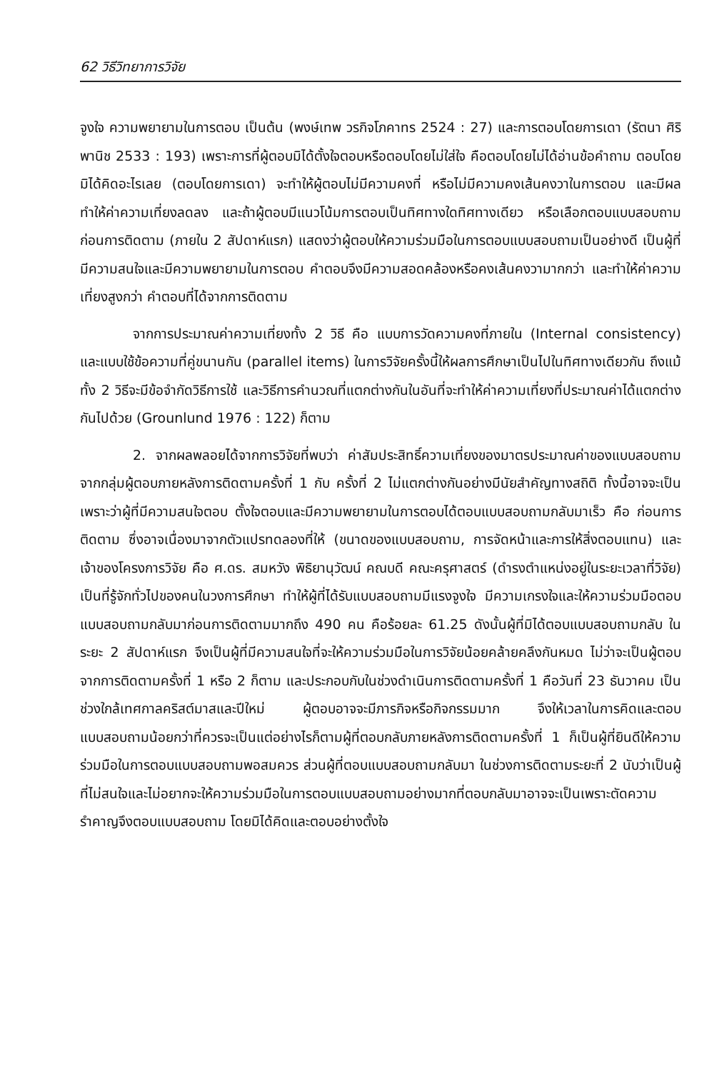62 วิธีวิทยาการวิจัย
จูงใจ ความพยายามในการตอบ เป็นต้น (พงษ์เทพ วรกิจโภคาทร 2524 : 27) และการตอบโดยการเดา (รัตนา ศิริพานิช 2533 : 193) เพราะการที่ผู้ตอบมิได้ตั้งใจตอบหรือตอบโดยไม่ใส่ใจ คือตอบโดยไม่ได้อ่านข้อคำถาม ตอบโดยมิได้คิดอะไรเลย (ตอบโดยการเดา) จะทำให้ผู้ตอบไม่มีความคงที่ หรือไม่มีความคงเส้นคงวาในการตอบ และมีผลทำให้ค่าความเที่ยงลดลง และถ้าผู้ตอบมีแนวโน้มการตอบเป็นทิศทางใดทิศทางเดียว หรือเลือกตอบแบบสอบถามก่อนการติดตาม (ภายใน 2 สัปดาห์แรก) แสดงว่าผู้ตอบให้ความร่วมมือในการตอบแบบสอบถามเป็นอย่างดี เป็นผู้ที่มีความสนใจและมีความพยายามในการตอบ คำตอบจึงมีความสอดคล้องหรือคงเส้นคงวามากกว่า และทำให้ค่าความเที่ยงสูงกว่า คำตอบที่ได้จากการติดตาม
จากการประมาณค่าความเที่ยงทั้ง 2 วิธี คือ แบบการวัดความคงที่ภายใน (Internal consistency) และแบบใช้ข้อความที่คู่ขนานกัน (parallel items) ในการวิจัยครั้งนี้ให้ผลการศึกษาเป็นไปในทิศทางเดียวกัน ถึงแม้ทั้ง 2 วิธีจะมีข้อจำกัดวิธีการใช้ และวิธีการคำนวณที่แตกต่างกันในอันที่จะทำให้ค่าความเที่ยงที่ประมาณค่าได้แตกต่างกันไปด้วย (Grounlund 1976 : 122) ก็ตาม
2. จากผลพลอยได้จากการวิจัยที่พบว่า ค่าสัมประสิทธิ์ความเที่ยงของมาตรประมาณค่าของแบบสอบถาม จากกลุ่มผู้ตอบภายหลังการติดตามครั้งที่ 1 กับ ครั้งที่ 2 ไม่แตกต่างกันอย่างมีนัยสำคัญทางสถิติ ทั้งนี้อาจจะเป็นเพราะว่าผู้ที่มีความสนใจตอบ ตั้งใจตอบและมีความพยายามในการตอบได้ตอบแบบสอบถามกลับมาเร็ว คือ ก่อนการติดตาม ซึ่งอาจเนื่องมาจากตัวแปรทดลองที่ให้ (ขนาดของแบบสอบถาม, การจัดหน้าและการให้สิ่งตอบแทน) และเจ้าของโครงการวิจัย คือ ศ.ดร. สมหวัง พิธิยานุวัฒน์ คณบดี คณะครุศาสตร์ (ดำรงตำแหน่งอยู่ในระยะเวลาที่วิจัย) เป็นที่รู้จักทั่วไปของคนในวงการศึกษา ทำให้ผู้ที่ได้รับแบบสอบถามมีแรงจูงใจ มีความเกรงใจและให้ความร่วมมือตอบแบบสอบถามกลับมาก่อนการติดตามมากถึง 490 คน คือร้อยละ 61.25 ดังนั้นผู้ที่มิได้ตอบแบบสอบถามกลับ ในระยะ 2 สัปดาห์แรก จึงเป็นผู้ที่มีความสนใจที่จะให้ความร่วมมือในการวิจัยน้อยคล้ายคลึงกันหมด ไม่ว่าจะเป็นผู้ตอบจากการติดตามครั้งที่ 1 หรือ 2 ก็ตาม และประกอบกับในช่วงดำเนินการติดตามครั้งที่ 1 คือวันที่ 23 ธันวาคม เป็นช่วงใกล้เทศกาลคริสต์มาสและปีใหม่ ผู้ตอบอาจจะมีภารกิจหรือกิจกรรมมาก จึงให้เวลาในการคิดและตอบแบบสอบถามน้อยกว่าที่ควรจะเป็นแต่อย่างไรก็ตามผู้ที่ตอบกลับภายหลังการติดตามครั้งที่ 1 ก็เป็นผู้ที่ยินดีให้ความร่วมมือในการตอบแบบสอบถามพอสมควร ส่วนผู้ที่ตอบแบบสอบถามกลับมา ในช่วงการติดตามระยะที่ 2 นับว่าเป็นผู้ที่ไม่สนใจและไม่อยากจะให้ความร่วมมือในการตอบแบบสอบถามอย่างมากที่ตอบกลับมาอาจจะเป็นเพราะตัดความรำคาญจึงตอบแบบสอบถาม โดยมิได้คิดและตอบอย่างตั้งใจ